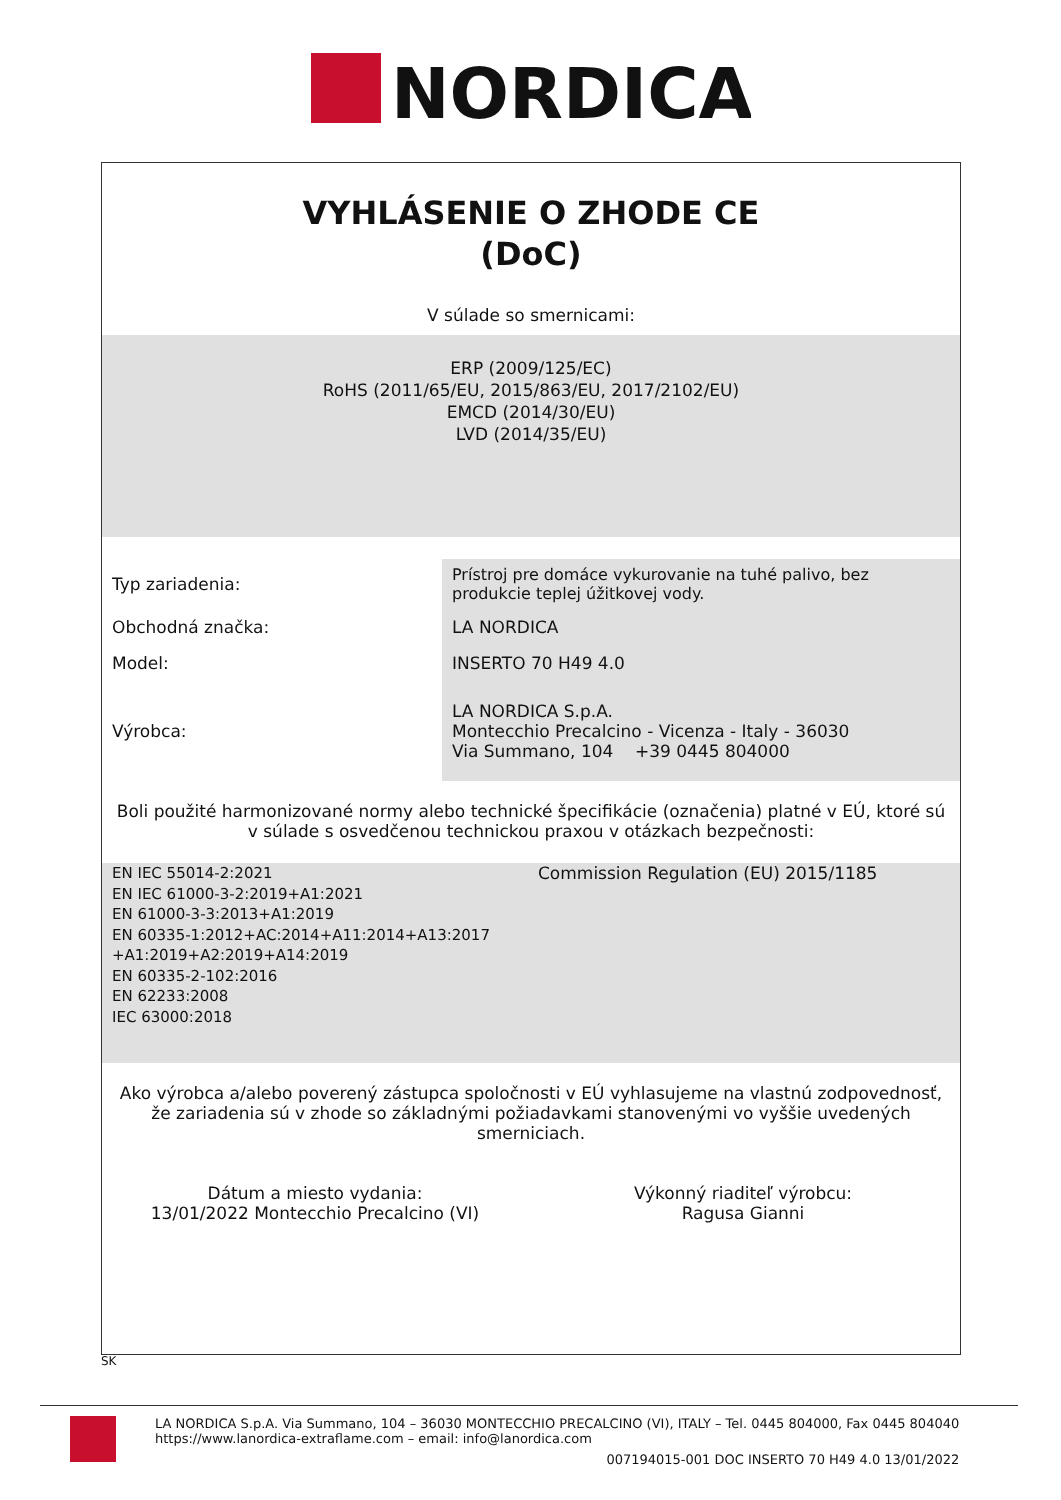NORDICA
VYHLÁSENIE O ZHODE CE
(DoC)
V súlade so smernicami:
ERP (2009/125/EC)
RoHS (2011/65/EU, 2015/863/EU, 2017/2102/EU)
EMCD (2014/30/EU)
LVD (2014/35/EU)
| Typ zariadenia: | Prístroj pre domáce vykurovanie na tuhé palivo, bez produkcie teplej úžitkovej vody. |
| Obchodná značka: | LA NORDICA |
| Model: | INSERTO 70 H49 4.0 |
| Výrobca: | LA NORDICA S.p.A. Montecchio Precalcino - Vicenza - Italy - 36030 Via Summano, 104 +39 0445 804000 |
Boli použité harmonizované normy alebo technické špecifikácie (označenia) platné v EÚ, ktoré sú v súlade s osvedčenou technickou praxou v otázkach bezpečnosti:
EN IEC 55014-2:2021
EN IEC 61000-3-2:2019+A1:2021
EN 61000-3-3:2013+A1:2019
EN 60335-1:2012+AC:2014+A11:2014+A13:2017
+A1:2019+A2:2019+A14:2019
EN 60335-2-102:2016
EN 62233:2008
IEC 63000:2018
Commission Regulation (EU) 2015/1185
Ako výrobca a/alebo poverený zástupca spoločnosti v EÚ vyhlasujeme na vlastnú zodpovednosť, že zariadenia sú v zhode so základnými požiadavkami stanovenými vo vyššie uvedených smerniciach.
Dátum a miesto vydania:
13/01/2022 Montecchio Precalcino (VI)
Výkonný riaditeľ výrobcu:
Ragusa Gianni
SK
LA NORDICA S.p.A. Via Summano, 104 – 36030 MONTECCHIO PRECALCINO (VI), ITALY – Tel. 0445 804000, Fax 0445 804040
https://www.lanordica-extraflame.com – email: info@lanordica.com
007194015-001 DOC INSERTO 70 H49 4.0 13/01/2022